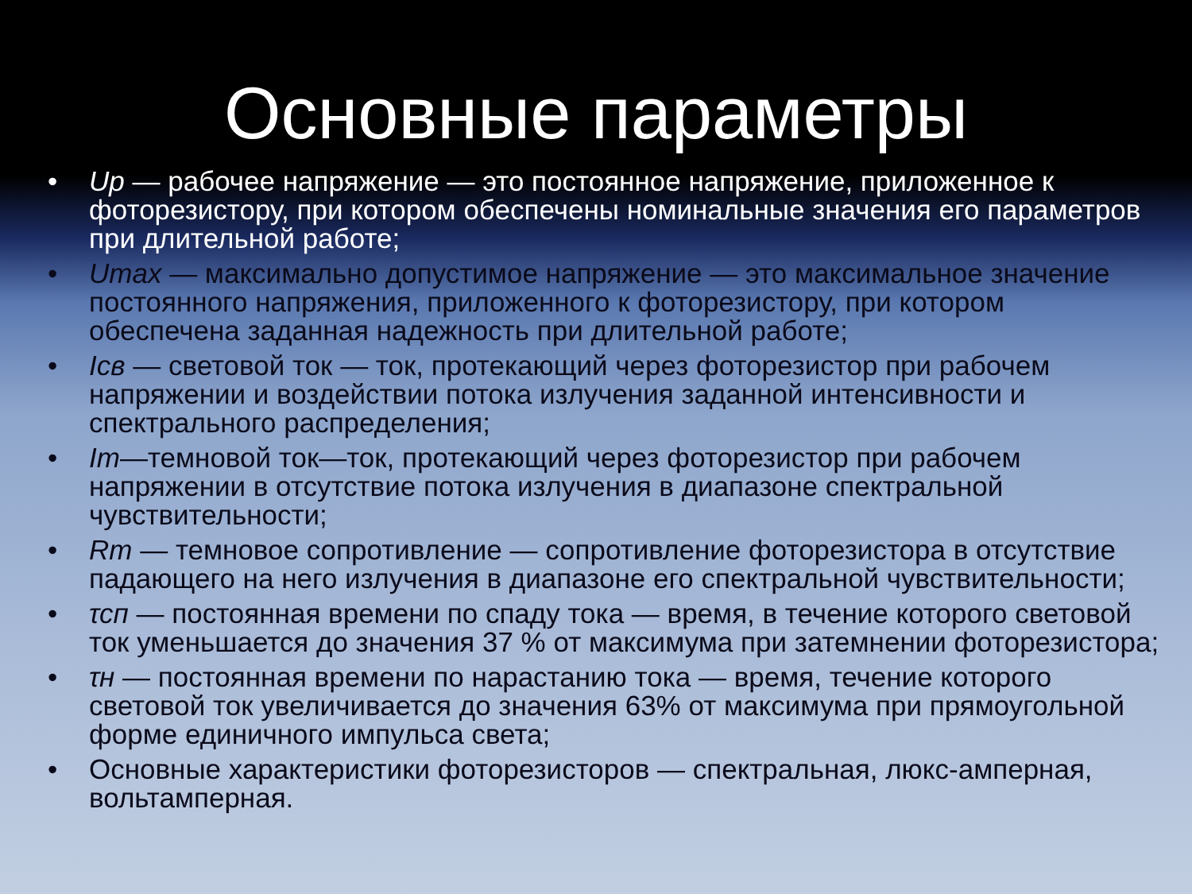Основные параметры
• Uр — рабочее напряжение — это постоянное напряжение, приложенное к фоторезистору, при котором обеспечены номинальные значения его параметров при длительной работе;
• Umax — максимально допустимое напряжение — это максимальное значение постоянного напряжения, приложенного к фоторезистору, при котором обеспечена заданная надежность при длительной работе;
• Iсв — световой ток — ток, протекающий через фоторезистор при рабочем напряжении и воздействии потока излучения заданной интенсивности и спектрального распределения;
• Iт—темновой ток—ток, протекающий через фоторезистор при рабочем напряжении в отсутствие потока излучения в диапазоне спектральной чувствительности;
• Rт — темновое сопротивление — сопротивление фоторезистора в отсутствие падающего на него излучения в диапазоне его спектральной чувствительности;
• τсп — постоянная времени по спаду тока — время, в течение которого световой ток уменьшается до значения 37 % от максимума при затемнении фоторезистора;
• τн — постоянная времени по нарастанию тока — время, течение которого световой ток увеличивается до значения 63% от максимума при прямоугольной форме единичного импульса света;
• Основные характеристики фоторезисторов — спектральная, люкс-амперная, вольтамперная.